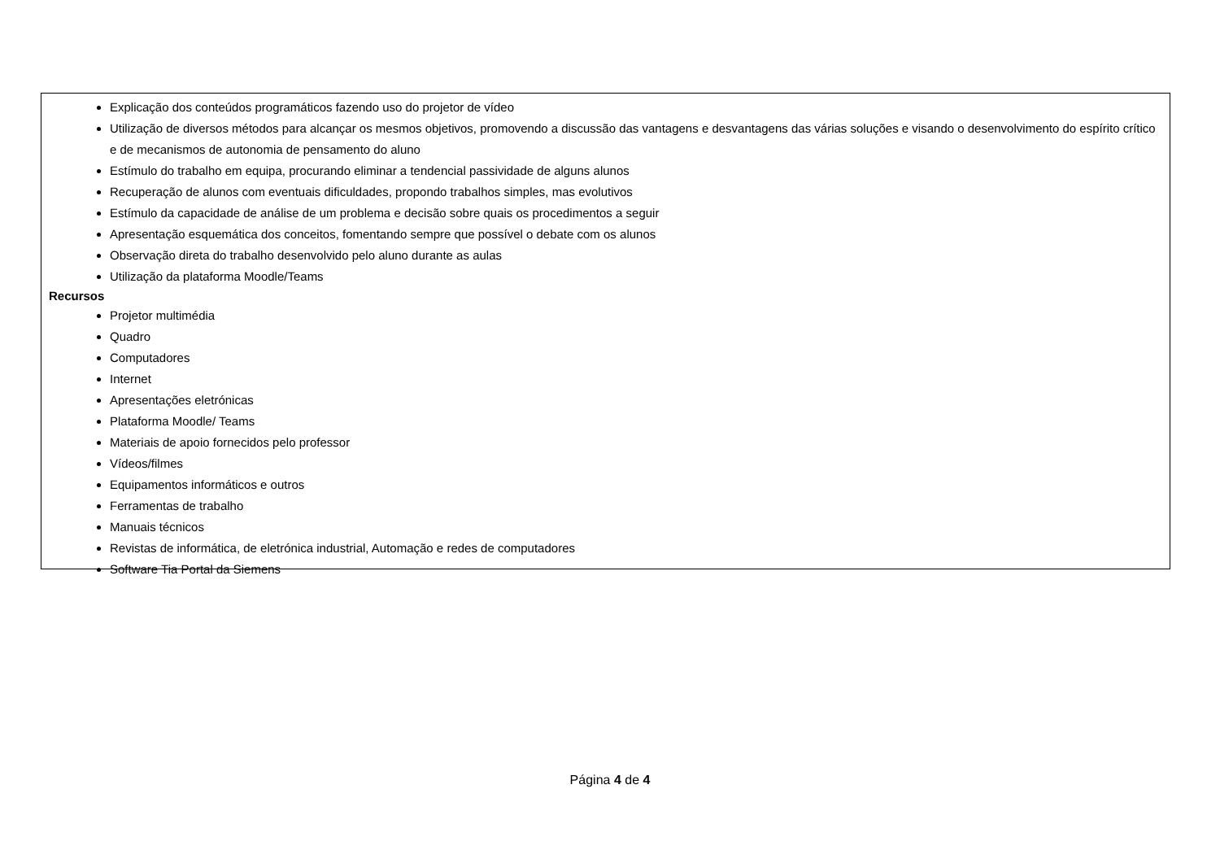Explicação dos conteúdos programáticos fazendo uso do projetor de vídeo
Utilização de diversos métodos para alcançar os mesmos objetivos, promovendo a discussão das vantagens e desvantagens das várias soluções e visando o desenvolvimento do espírito crítico e de mecanismos de autonomia de pensamento do aluno
Estímulo do trabalho em equipa, procurando eliminar a tendencial passividade de alguns alunos
Recuperação de alunos com eventuais dificuldades, propondo trabalhos simples, mas evolutivos
Estímulo da capacidade de análise de um problema e decisão sobre quais os procedimentos a seguir
Apresentação esquemática dos conceitos, fomentando sempre que possível o debate com os alunos
Observação direta do trabalho desenvolvido pelo aluno durante as aulas
Utilização da plataforma Moodle/Teams
Recursos
Projetor multimédia
Quadro
Computadores
Internet
Apresentações eletrónicas
Plataforma Moodle/ Teams
Materiais de apoio fornecidos pelo professor
Vídeos/filmes
Equipamentos informáticos e outros
Ferramentas de trabalho
Manuais técnicos
Revistas de informática, de eletrónica industrial, Automação e redes de computadores
Software Tia Portal da Siemens
Página 4 de 4